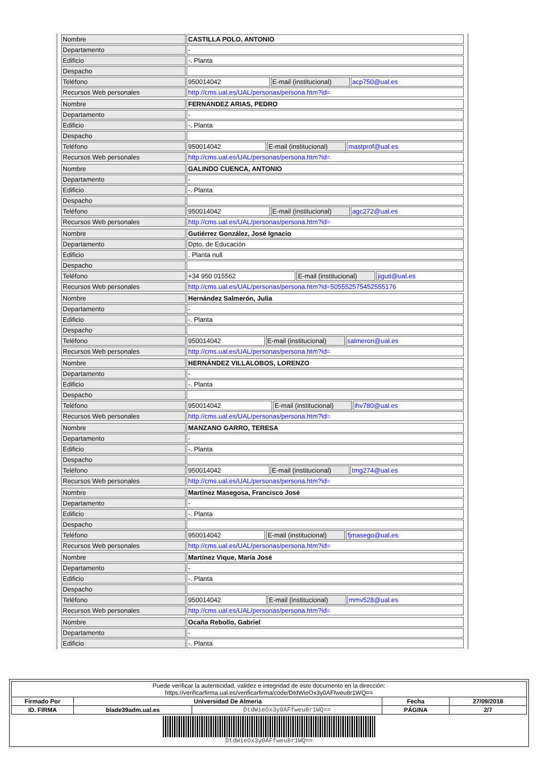| Nombre | CASTILLA POLO, ANTONIO | | |
| Departamento | - | | |
| Edificio | -. Planta | | |
| Despacho | | | |
| Teléfono | 950014042 | E-mail (institucional) | acp750@ual.es |
| Recursos Web personales | http://cms.ual.es/UAL/personas/persona.htm?id= | | |
| Nombre | FERNANDEZ ARIAS, PEDRO | | |
| Departamento | - | | |
| Edificio | -. Planta | | |
| Despacho | | | |
| Teléfono | 950014042 | E-mail (institucional) | mastprof@ual.es |
| Recursos Web personales | http://cms.ual.es/UAL/personas/persona.htm?id= | | |
| Nombre | GALINDO CUENCA, ANTONIO | | |
| Departamento | - | | |
| Edificio | -. Planta | | |
| Despacho | | | |
| Teléfono | 950014042 | E-mail (institucional) | agc272@ual.es |
| Recursos Web personales | http://cms.ual.es/UAL/personas/persona.htm?id= | | |
| Nombre | Gutiérrez González, José Ignacio | | |
| Departamento | Dpto. de Educación | | |
| Edificio | . Planta null | | |
| Despacho | | | |
| Teléfono | +34 950 015562 | E-mail (institucional) | jiguti@ual.es |
| Recursos Web personales | http://cms.ual.es/UAL/personas/persona.htm?id=505552575452555176 | | |
| Nombre | Hernández Salmerón, Julia | | |
| Departamento | - | | |
| Edificio | -. Planta | | |
| Despacho | | | |
| Teléfono | 950014042 | E-mail (institucional) | salmeron@ual.es |
| Recursos Web personales | http://cms.ual.es/UAL/personas/persona.htm?id= | | |
| Nombre | HERNÁNDEZ VILLALOBOS, LORENZO | | |
| Departamento | - | | |
| Edificio | -. Planta | | |
| Despacho | | | |
| Teléfono | 950014042 | E-mail (institucional) | ihv780@ual.es |
| Recursos Web personales | http://cms.ual.es/UAL/personas/persona.htm?id= | | |
| Nombre | MANZANO GARRO, TERESA | | |
| Departamento | - | | |
| Edificio | -. Planta | | |
| Despacho | | | |
| Teléfono | 950014042 | E-mail (institucional) | tmg274@ual.es |
| Recursos Web personales | http://cms.ual.es/UAL/personas/persona.htm?id= | | |
| Nombre | Martínez Masegosa, Francisco José | | |
| Departamento | - | | |
| Edificio | -. Planta | | |
| Despacho | | | |
| Teléfono | 950014042 | E-mail (institucional) | fjmasego@ual.es |
| Recursos Web personales | http://cms.ual.es/UAL/personas/persona.htm?id= | | |
| Nombre | Martínez Vique, María José | | |
| Departamento | - | | |
| Edificio | -. Planta | | |
| Despacho | | | |
| Teléfono | 950014042 | E-mail (institucional) | mmv528@ual.es |
| Recursos Web personales | http://cms.ual.es/UAL/personas/persona.htm?id= | | |
| Nombre | Ocaña Rebollo, Gabriel |
| Departamento | - |
| Edificio | -. Planta |
| Puede verificar la autenticidad, validez e integridad de este documento en la dirección: https://verificarfirma.ual.es/verificarfirma/code/DtdWieOx3y0AFfweu8r1WQ== | | | | |
| Firmado Por | Universidad De Almeria | | Fecha | 27/09/2018 |
| ID. FIRMA | blade39adm.ual.es | DtdWieOx3y0AFfweu8r1WQ== | PÁGINA | 2/7 |
| DtdWieOx3y0AFfweu8r1WQ== | | | | |